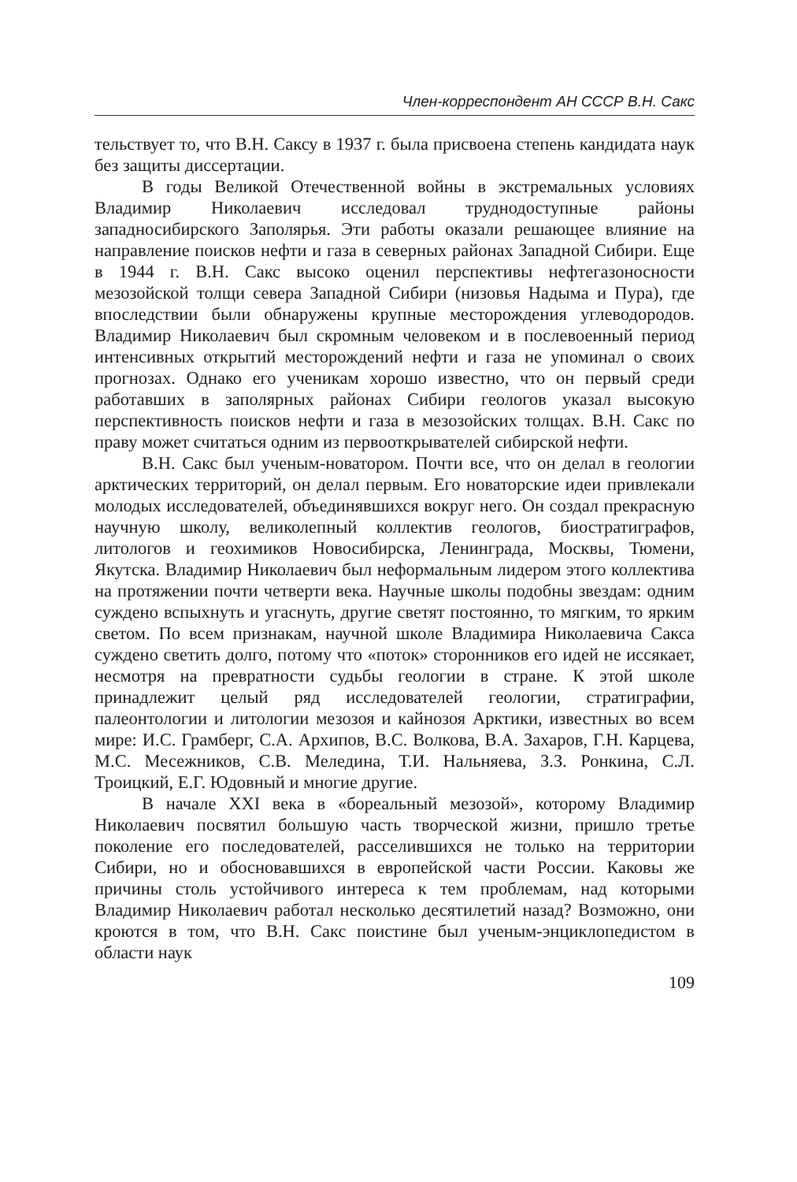Член-корреспондент АН СССР В.Н. Сакс
тельствует то, что В.Н. Саксу в 1937 г. была присвоена степень кандидата наук без защиты диссертации.
В годы Великой Отечественной войны в экстремальных условиях Владимир Николаевич исследовал труднодоступные районы западносибирского Заполярья. Эти работы оказали решающее влияние на направление поисков нефти и газа в северных районах Западной Сибири. Еще в 1944 г. В.Н. Сакс высоко оценил перспективы нефтегазоносности мезозойской толщи севера Западной Сибири (низовья Надыма и Пура), где впоследствии были обнаружены крупные месторождения углеводородов. Владимир Николаевич был скромным человеком и в послевоенный период интенсивных открытий месторождений нефти и газа не упоминал о своих прогнозах. Однако его ученикам хорошо известно, что он первый среди работавших в заполярных районах Сибири геологов указал высокую перспективность поисков нефти и газа в мезозойских толщах. В.Н. Сакс по праву может считаться одним из первооткрывателей сибирской нефти.
В.Н. Сакс был ученым-новатором. Почти все, что он делал в геологии арктических территорий, он делал первым. Его новаторские идеи привлекали молодых исследователей, объединявшихся вокруг него. Он создал прекрасную научную школу, великолепный коллектив геологов, биостратиграфов, литологов и геохимиков Новосибирска, Ленинграда, Москвы, Тюмени, Якутска. Владимир Николаевич был неформальным лидером этого коллектива на протяжении почти четверти века. Научные школы подобны звездам: одним суждено вспыхнуть и угаснуть, другие светят постоянно, то мягким, то ярким светом. По всем признакам, научной школе Владимира Николаевича Сакса суждено светить долго, потому что «поток» сторонников его идей не иссякает, несмотря на превратности судьбы геологии в стране. К этой школе принадлежит целый ряд исследователей геологии, стратиграфии, палеонтологии и литологии мезозоя и кайнозоя Арктики, известных во всем мире: И.С. Грамберг, С.А. Архипов, В.С. Волкова, В.А. Захаров, Г.Н. Карцева, М.С. Месежников, С.В. Меледина, Т.И. Нальняева, З.З. Ронкина, С.Л. Троицкий, Е.Г. Юдовный и многие другие.
В начале XXI века в «бореальный мезозой», которому Владимир Николаевич посвятил большую часть творческой жизни, пришло третье поколение его последователей, расселившихся не только на территории Сибири, но и обосновавшихся в европейской части России. Каковы же причины столь устойчивого интереса к тем проблемам, над которыми Владимир Николаевич работал несколько десятилетий назад? Возможно, они кроются в том, что В.Н. Сакс поистине был ученым-энциклопедистом в области наук
109